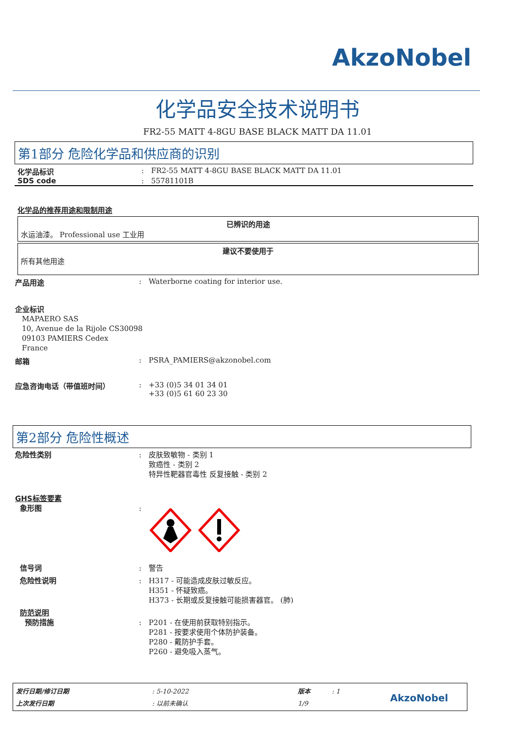AkzoNobel
化学品安全技术说明书
FR2-55 MATT 4-8GU BASE BLACK MATT DA 11.01
第1部分 危险化学品和供应商的识别
化学品标识 : FR2-55 MATT 4-8GU BASE BLACK MATT DA 11.01
SDS code : 55781101B
化学品的推荐用途和限制用途
已辨识的用途
水运油漆。 Professional use 工业用
建议不要使用于
所有其他用途
产品用途 : Waterborne coating for interior use.
企业标识
MAPAERO SAS
10, Avenue de la Rijole CS30098
09103 PAMIERS Cedex
France
邮箱 : PSRA_PAMIERS@akzonobel.com
应急咨询电话（带值班时间） : +33 (0)5 34 01 34 01
+33 (0)5 61 60 23 30
第2部分 危险性概述
危险性类别 : 皮肤致敏物 - 类别 1
致癌性 - 类别 2
特异性靶器官毒性 反复接触 - 类别 2
GHS标签要素
象形图 :
信号词 : 警告
危险性说明 : H317 - 可能造成皮肤过敏反应。
H351 - 怀疑致癌。
H373 - 长期或反复接触可能损害器官。 (肺)
防范说明
预防措施 : P201 - 在使用前获取特别指示。
P281 - 按要求使用个体防护装备。
P280 - 戴防护手套。
P260 - 避免吸入蒸气。
发行日期/修订日期
上次发行日期
: 5-10-2022
: 以前未确认
版本
1/9
: 1
AkzoNobel